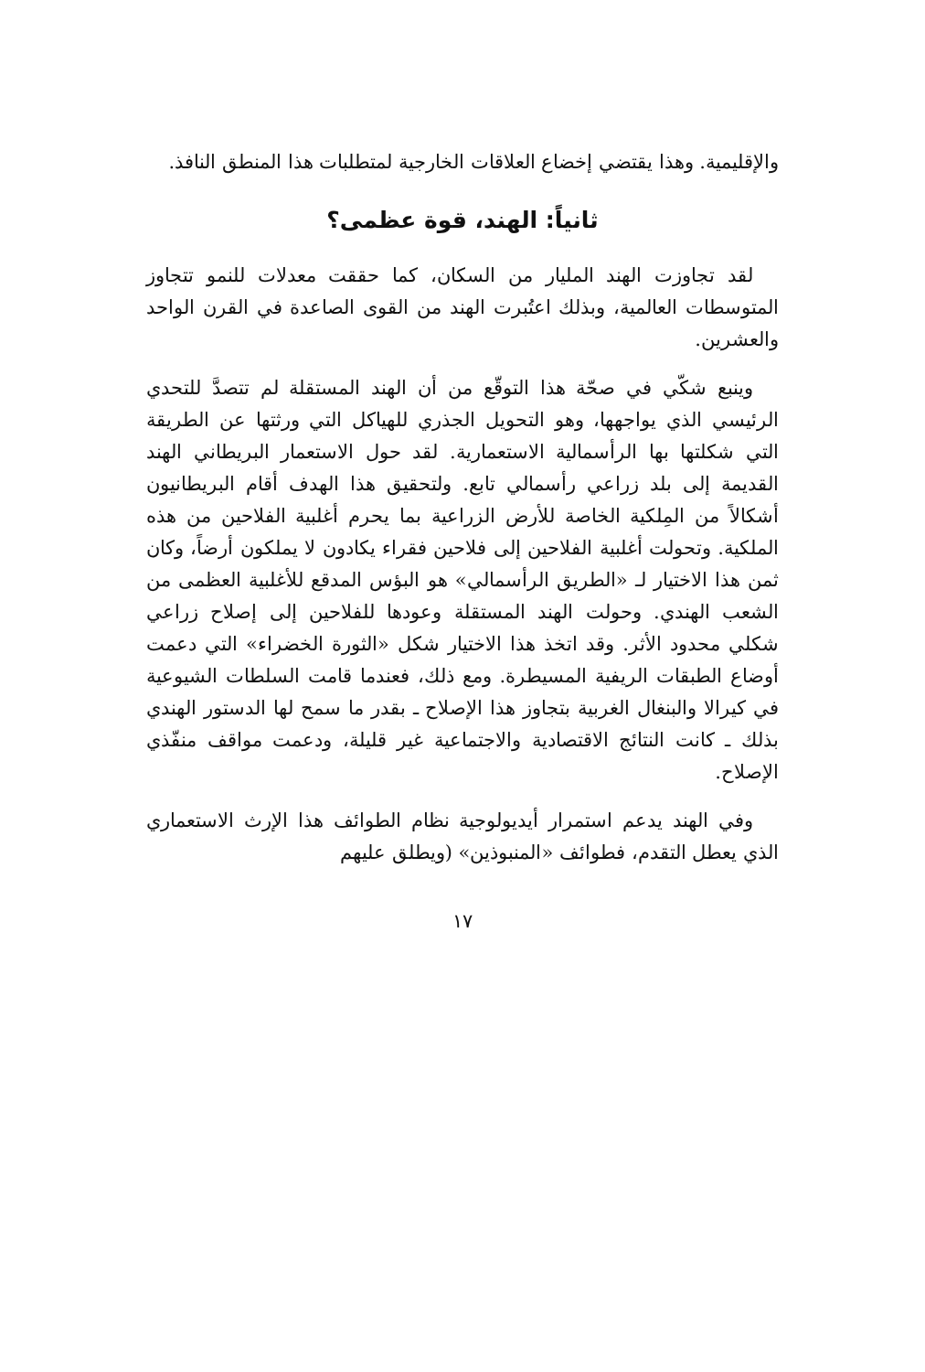والإقليمية. وهذا يقتضي إخضاع العلاقات الخارجية لمتطلبات هذا المنطق النافذ.
ثانياً: الهند، قوة عظمى؟
لقد تجاوزت الهند المليار من السكان، كما حققت معدلات للنمو تتجاوز المتوسطات العالمية، وبذلك اعتُبرت الهند من القوى الصاعدة في القرن الواحد والعشرين.
وينبع شكّي في صحّة هذا التوقّع من أن الهند المستقلة لم تتصدَّ للتحدي الرئيسي الذي يواجهها، وهو التحويل الجذري للهياكل التي ورثتها عن الطريقة التي شكلتها بها الرأسمالية الاستعمارية. لقد حول الاستعمار البريطاني الهند القديمة إلى بلد زراعي رأسمالي تابع. ولتحقيق هذا الهدف أقام البريطانيون أشكالاً من المِلكية الخاصة للأرض الزراعية بما يحرم أغلبية الفلاحين من هذه الملكية. وتحولت أغلبية الفلاحين إلى فلاحين فقراء يكادون لا يملكون أرضاً، وكان ثمن هذا الاختيار لـ «الطريق الرأسمالي» هو البؤس المدقع للأغلبية العظمى من الشعب الهندي. وحولت الهند المستقلة وعودها للفلاحين إلى إصلاح زراعي شكلي محدود الأثر. وقد اتخذ هذا الاختيار شكل «الثورة الخضراء» التي دعمت أوضاع الطبقات الريفية المسيطرة. ومع ذلك، فعندما قامت السلطات الشيوعية في كيرالا والبنغال الغربية بتجاوز هذا الإصلاح ـ بقدر ما سمح لها الدستور الهندي بذلك ـ كانت النتائج الاقتصادية والاجتماعية غير قليلة، ودعمت مواقف منفّذي الإصلاح.
وفي الهند يدعم استمرار أيديولوجية نظام الطوائف هذا الإرث الاستعماري الذي يعطل التقدم، فطوائف «المنبوذين» (ويطلق عليهم
١٧